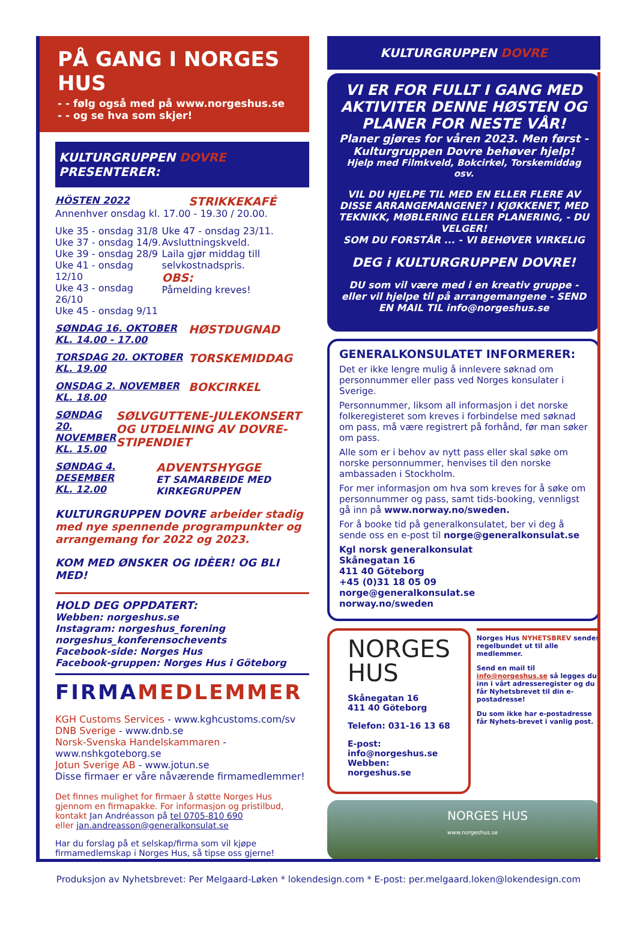PÅ GANG I NORGES HUS
- - følg også med på www.norgeshus.se
- - og se hva som skjer!
KULTURGRUPPEN DOVRE PRESENTERER:
HÖSTEN 2022
STRIKKEKAFÉ
Annenhver onsdag kl. 17.00 - 19.30 / 20.00.
Uke 35 - onsdag 31/8
Uke 37 - onsdag 14/9.
Uke 39 - onsdag 28/9
Uke 41 - onsdag 12/10
Uke 43 - onsdag 26/10
Uke 45 - onsdag 9/11
Uke 47 - onsdag 23/11.
Avsluttningskveld.
Laila gjør middag till selvkostnadspris.
OBS:
Påmelding kreves!
SØNDAG 16. OKTOBER
KL. 14.00 - 17.00
HØSTDUGNAD
TORSDAG 20. OKTOBER
KL. 19.00
TORSKEMIDDAG
ONSDAG 2. NOVEMBER
KL. 18.00
BOKCIRKEL
SØNDAG 20. NOVEMBER
KL. 15.00
SØLVGUTTENE-JULEKONSERT OG UTDELNING AV DOVRE-STIPENDIET
SØNDAG 4. DESEMBER
KL. 12.00
ADVENTSHYGGE
ET SAMARBEIDE MED KIRKEGRUPPEN
KULTURGRUPPEN DOVRE arbeider stadig med nye spennende programpunkter og arrangemang for 2022 og 2023.
KOM MED ØNSKER OG IDÈER! OG BLI MED!
HOLD DEG OPPDATERT:
Webben: norgeshus.se
Instagram: norgeshus_forening
norgeshus_konferensochevents
Facebook-side: Norges Hus
Facebook-gruppen: Norges Hus i Göteborg
FIRMAMEDLEMMER
KGH Customs Services - www.kghcustoms.com/sv
DNB Sverige - www.dnb.se
Norsk-Svenska Handelskammaren - www.nshkgoteborg.se
Jotun Sverige AB - www.jotun.se
Disse firmaer er våre nåværende firmamedlemmer!
Det finnes mulighet for firmaer å støtte Norges Hus gjennom en firmapakke. For informasjon og pristilbud,
kontakt Jan Andréasson på tel 0705-810 690
eller jan.andreasson@generalkonsulat.se
Har du forslag på et selskap/firma som vil kjøpe firmamedlemskap i Norges Hus, så tipse oss gjerne!
KULTURGRUPPEN DOVRE
VI ER FOR FULLT I GANG MED AKTIVITER DENNE HØSTEN OG PLANER FOR NESTE VÅR!
Planer gjøres for våren 2023. Men først - Kulturgruppen Dovre behøver hjelp!
Hjelp med Filmkveld, Bokcirkel, Torskemiddag osv.
VIL DU HJELPE TIL MED EN ELLER FLERE AV DISSE ARRANGEMANGENE? I KJØKKENET, MED TEKNIKK, MØBLERING ELLER PLANERING, - DU VELGER!
SOM DU FORSTÅR ... - VI BEHØVER VIRKELIG
DEG i KULTURGRUPPEN DOVRE!
DU som vil være med i en kreativ gruppe - eller vil hjelpe til på arrangemangene - SEND EN MAIL TIL info@norgeshus.se
GENERALKONSULATET INFORMERER:
Det er ikke lengre mulig å innlevere søknad om personnummer eller pass ved Norges konsulater i Sverige.
Personnummer, liksom all informasjon i det norske folkeregisteret som kreves i forbindelse med søknad om pass, må være registrert på forhånd, før man søker om pass.
Alle som er i behov av nytt pass eller skal søke om norske personnummer, henvises til den norske ambassaden i Stockholm.
For mer informasjon om hva som kreves for å søke om personnummer og pass, samt tids-booking, vennligst gå inn på www.norway.no/sweden.
For å booke tid på generalkonsulatet, ber vi deg å sende oss en e-post til norge@generalkonsulat.se
Kgl norsk generalkonsulat
Skånegatan 16
411 40 Göteborg
+45 (0)31 18 05 09
norge@generalkonsulat.se
norway.no/sweden
NORGES
HUS
Skånegatan 16
411 40 Göteborg
Telefon: 031-16 13 68
E-post: info@norgeshus.se
Webben: norgeshus.se
Norges Hus NYHETSBREV sendes regelbundet ut til alle medlemmer.
Send en mail til info@norgeshus.se så legges du inn i vårt adresseregister og du får Nyhetsbrevet til din e-postadresse!
Du som ikke har e-postadresse får Nyhets-brevet i vanlig post.
NORGES HUS
www.norgeshus.se
Produksjon av Nyhetsbrevet: Per Melgaard-Løken * lokendesign.com * E-post: per.melgaard.loken@lokendesign.com